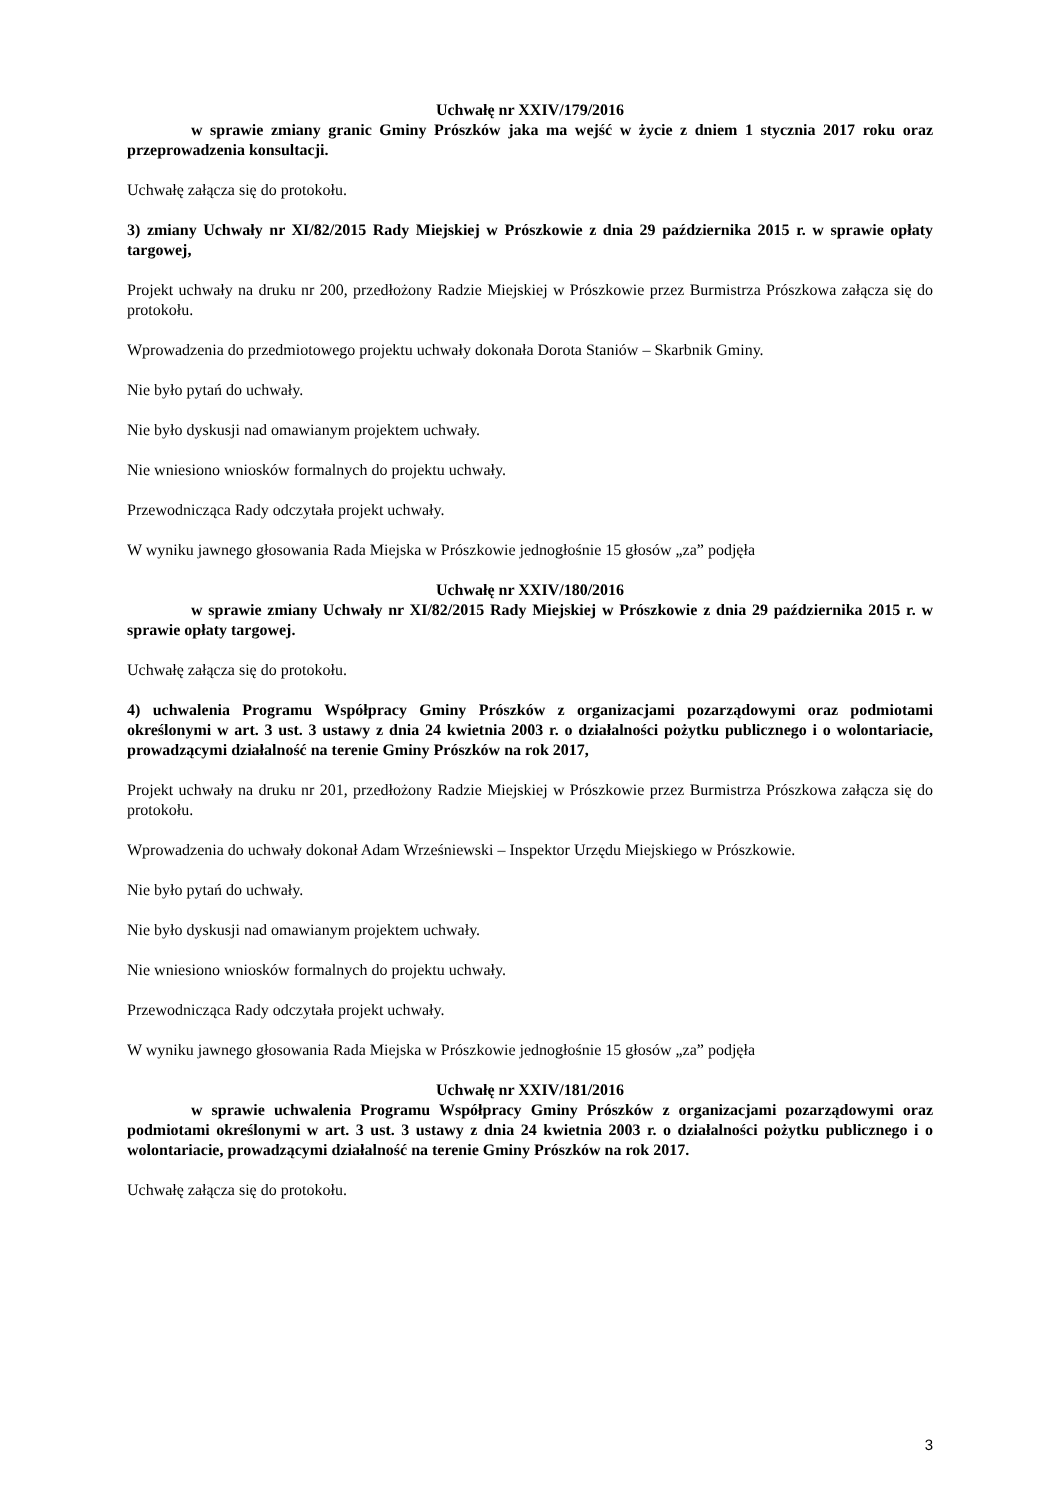Uchwałę nr XXIV/179/2016
w sprawie zmiany granic Gminy Prószków jaka ma wejść w życie z dniem 1 stycznia 2017 roku oraz przeprowadzenia konsultacji.
Uchwałę załącza się do protokołu.
3) zmiany Uchwały nr XI/82/2015 Rady Miejskiej w Prószkowie z dnia 29 października 2015 r. w sprawie opłaty targowej,
Projekt uchwały na druku nr 200, przedłożony Radzie Miejskiej w Prószkowie przez Burmistrza Prószkowa załącza się do protokołu.
Wprowadzenia do przedmiotowego projektu uchwały dokonała Dorota Staniów – Skarbnik Gminy.
Nie było pytań do uchwały.
Nie było dyskusji nad omawianym projektem uchwały.
Nie wniesiono wniosków formalnych do projektu uchwały.
Przewodnicząca Rady odczytała projekt uchwały.
W wyniku jawnego głosowania Rada Miejska w Prószkowie jednogłośnie 15 głosów „za” podjęła
Uchwałę nr XXIV/180/2016
w sprawie zmiany Uchwały nr XI/82/2015 Rady Miejskiej w Prószkowie z dnia 29 października 2015 r. w sprawie opłaty targowej.
Uchwałę załącza się do protokołu.
4) uchwalenia Programu Współpracy Gminy Prószków z organizacjami pozarządowymi oraz podmiotami określonymi w art. 3 ust. 3 ustawy z dnia 24 kwietnia 2003 r. o działalności pożytku publicznego i o wolontariacie, prowadzącymi działalność na terenie Gminy Prószków na rok 2017,
Projekt uchwały na druku nr 201, przedłożony Radzie Miejskiej w Prószkowie przez Burmistrza Prószkowa załącza się do protokołu.
Wprowadzenia do uchwały dokonał Adam Wrześniewski – Inspektor Urzędu Miejskiego w Prószkowie.
Nie było pytań do uchwały.
Nie było dyskusji nad omawianym projektem uchwały.
Nie wniesiono wniosków formalnych do projektu uchwały.
Przewodnicząca Rady odczytała projekt uchwały.
W wyniku jawnego głosowania Rada Miejska w Prószkowie jednogłośnie 15 głosów „za” podjęła
Uchwałę nr XXIV/181/2016
w sprawie uchwalenia Programu Współpracy Gminy Prószków z organizacjami pozarządowymi oraz podmiotami określonymi w art. 3 ust. 3 ustawy z dnia 24 kwietnia 2003 r. o działalności pożytku publicznego i o wolontariacie, prowadzącymi działalność na terenie Gminy Prószków na rok 2017.
Uchwałę załącza się do protokołu.
3